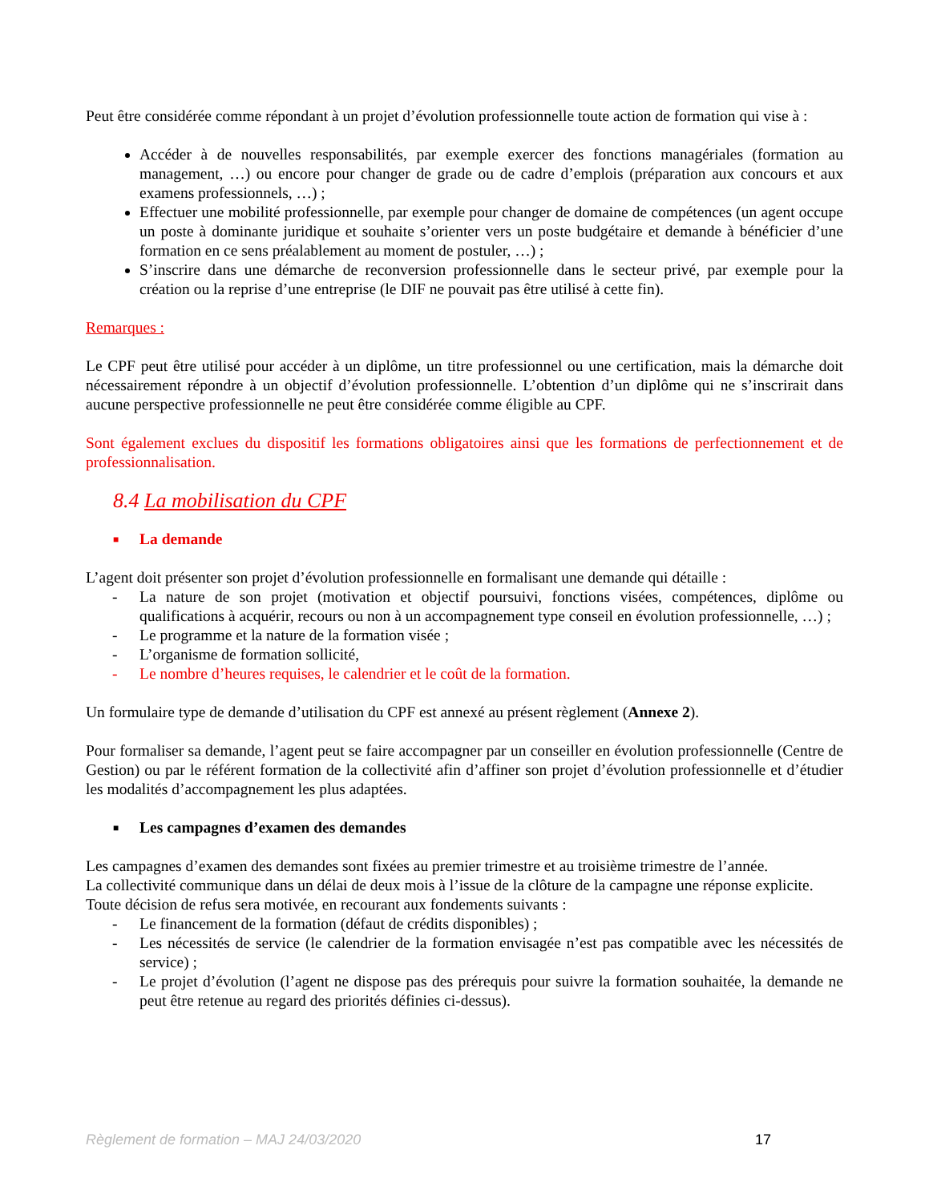Peut être considérée comme répondant à un projet d’évolution professionnelle toute action de formation qui vise à :
Accéder à de nouvelles responsabilités, par exemple exercer des fonctions managériales (formation au management, …) ou encore pour changer de grade ou de cadre d’emplois (préparation aux concours et aux examens professionnels, …) ;
Effectuer une mobilité professionnelle, par exemple pour changer de domaine de compétences (un agent occupe un poste à dominante juridique et souhaite s’orienter vers un poste budgétaire et demande à bénéficier d’une formation en ce sens préalablement au moment de postuler, …) ;
S’inscrire dans une démarche de reconversion professionnelle dans le secteur privé, par exemple pour la création ou la reprise d’une entreprise (le DIF ne pouvait pas être utilisé à cette fin).
Remarques :
Le CPF peut être utilisé pour accéder à un diplôme, un titre professionnel ou une certification, mais la démarche doit nécessairement répondre à un objectif d’évolution professionnelle. L’obtention d’un diplôme qui ne s’inscrirait dans aucune perspective professionnelle ne peut être considérée comme éligible au CPF.
Sont également exclues du dispositif les formations obligatoires ainsi que les formations de perfectionnement et de professionnalisation.
8.4 La mobilisation du CPF
■ La demande
L’agent doit présenter son projet d’évolution professionnelle en formalisant une demande qui détaille :
- La nature de son projet (motivation et objectif poursuivi, fonctions visées, compétences, diplôme ou qualifications à acquérir, recours ou non à un accompagnement type conseil en évolution professionnelle, …) ;
- Le programme et la nature de la formation visée ;
- L’organisme de formation sollicité,
- Le nombre d’heures requises, le calendrier et le coût de la formation.
Un formulaire type de demande d’utilisation du CPF est annexé au présent règlement (Annexe 2).
Pour formaliser sa demande, l’agent peut se faire accompagner par un conseiller en évolution professionnelle (Centre de Gestion) ou par le référent formation de la collectivité afin d’affiner son projet d’évolution professionnelle et d’étudier les modalités d’accompagnement les plus adaptées.
■ Les campagnes d’examen des demandes
Les campagnes d’examen des demandes sont fixées au premier trimestre et au troisième trimestre de l’année.
La collectivité communique dans un délai de deux mois à l’issue de la clôture de la campagne une réponse explicite.
Toute décision de refus sera motivée, en recourant aux fondements suivants :
- Le financement de la formation (défaut de crédits disponibles) ;
- Les nécessités de service (le calendrier de la formation envisagée n’est pas compatible avec les nécessités de service) ;
- Le projet d’évolution (l’agent ne dispose pas des prérequis pour suivre la formation souhaitée, la demande ne peut être retenue au regard des priorités définies ci-dessus).
Règlement de formation – MAJ 24/03/2020 17